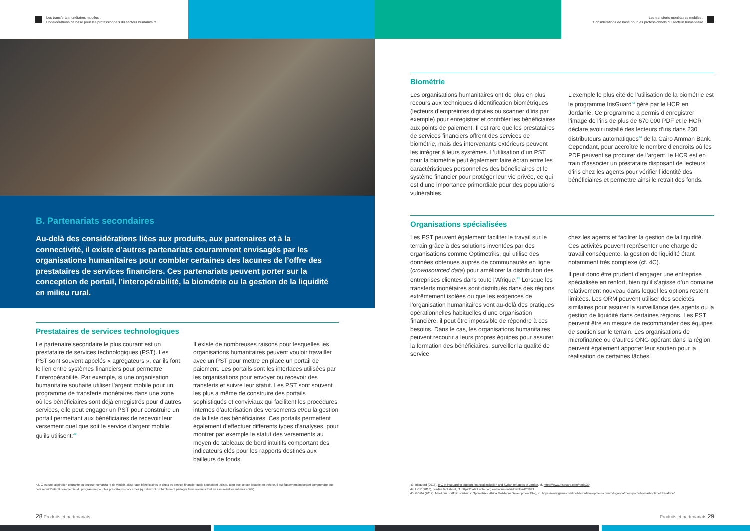Les transferts monétaires mobiles :
Considérations de base pour les professionnels du secteur humanitaire
B. Partenariats secondaires
Au-delà des considérations liées aux produits, aux partenaires et à la connectivité, il existe d’autres partenariats couramment envisagés par les organisations humanitaires pour combler certaines des lacunes de l’offre des prestataires de services financiers. Ces partenariats peuvent porter sur la conception de portail, l’interopérabilité, la biométrie ou la gestion de la liquidité en milieu rural.
Prestataires de services technologiques
Le partenaire secondaire le plus courant est un prestataire de services technologiques (PST). Les PST sont souvent appelés « agrégateurs », car ils font le lien entre systèmes financiers pour permettre l’interopérabilité. Par exemple, si une organisation humanitaire souhaite utiliser l’argent mobile pour un programme de transferts monétaires dans une zone où les bénéficiaires sont déjà enregistrés pour d’autres services, elle peut engager un PST pour construire un portail permettant aux bénéficiaires de recevoir leur versement quel que soit le service d’argent mobile qu’ils utilisent.<sup>42</sup>
Il existe de nombreuses raisons pour lesquelles les organisations humanitaires peuvent vouloir travailler avec un PST pour mettre en place un portail de paiement. Les portails sont les interfaces utilisées par les organisations pour envoyer ou recevoir des transferts et suivre leur statut. Les PST sont souvent les plus à même de construire des portails sophistiqués et conviviaux qui facilitent les procédures internes d’autorisation des versements et/ou la gestion de la liste des bénéficiaires. Ces portails permettent également d’effectuer différents types d’analyses, pour montrer par exemple le statut des versements au moyen de tableaux de bord intuitifs comportant des indicateurs clés pour les rapports destinés aux bailleurs de fonds.
42. C’est une aspiration courante du secteur humanitaire de vouloir laisser aux bénéficiaires le choix du service financier qu’ils souhaitent utiliser. Bien que ce soit louable en théorie, il est également important comprendre que cela réduit l’intérêt commercial du programme pour les prestataires concernés (qui devront probablement partager leurs revenus tout en assumant les mêmes coûts).
28 Produits et partenariats
Les transferts monétaires mobiles :
Considérations de base pour les professionnels du secteur humanitaire
Biométrie
Les organisations humanitaires ont de plus en plus recours aux techniques d’identification biométriques (lecteurs d’empreintes digitales ou scanner d’iris par exemple) pour enregistrer et contrôler les bénéficiaires aux points de paiement. Il est rare que les prestataires de services financiers offrent des services de biométrie, mais des intervenants extérieurs peuvent les intégrer à leurs systèmes. L’utilisation d’un PST pour la biométrie peut également faire écran entre les caractéristiques personnelles des bénéficiaires et le système financier pour protéger leur vie privée, ce qui est d’une importance primordiale pour des populations vulnérables.
L’exemple le plus cité de l’utilisation de la biométrie est le programme IrisGuard<sup>43</sup> géré par le HCR en Jordanie. Ce programme a permis d’enregistrer l’image de l’iris de plus de 670 000 PDF et le HCR déclare avoir installé des lecteurs d’iris dans 230 distributeurs automatiques<sup>44</sup> de la Cairo Amman Bank. Cependant, pour accroître le nombre d’endroits où les PDF peuvent se procurer de l’argent, le HCR est en train d’associer un prestataire disposant de lecteurs d’iris chez les agents pour vérifier l’identité des bénéficiaires et permettre ainsi le retrait des fonds.
Organisations spécialisées
Les PST peuvent également faciliter le travail sur le terrain grâce à des solutions inventées par des organisations comme Optimetriks, qui utilise des données obtenues auprès de communautés en ligne (crowdsourced data) pour améliorer la distribution des entreprises clientes dans toute l’Afrique.<sup>45</sup> Lorsque les transferts monétaires sont distribués dans des régions extrêmement isolées ou que les exigences de l’organisation humanitaires vont au-delà des pratiques opérationnelles habituelles d’une organisation financière, il peut être impossible de répondre à ces besoins. Dans le cas, les organisations humanitaires peuvent recourir à leurs propres équipes pour assurer la formation des bénéficiaires, surveiller la qualité de service
chez les agents et faciliter la gestion de la liquidité. Ces activités peuvent représenter une charge de travail conséquente, la gestion de liquidité étant notamment très complexe (cf. 4C).
Il peut donc être prudent d’engager une entreprise spécialisée en renfort, bien qu’il s’agisse d’un domaine relativement nouveau dans lequel les options restent limitées. Les ORM peuvent utiliser des sociétés similaires pour assurer la surveillance des agents ou la gestion de liquidité dans certaines régions. Les PST peuvent être en mesure de recommander des équipes de soutien sur le terrain. Les organisations de microfinance ou d’autres ONG opérant dans la région peuvent également apporter leur soutien pour la réalisation de certaines tâches.
43. Irisguard (2018), IFC et irisguard to support financial inclusion and Syrian refugees in Jordan, cf. https://www.irisguard.com/node/39
44. HCR (2018), Jordan fact sheet, cf. https://data2.unhcr.org/en/documents/download/65999
45. GSMA (2017), Meet our portfolio start-ups: Optimetriks, Africa Mobile for Development Blog, cf. https://www.gsma.com/mobilefordevelopment/country/uganda/meet-portfolio-start-optimetriks-africa/
Produits et partenariats 29